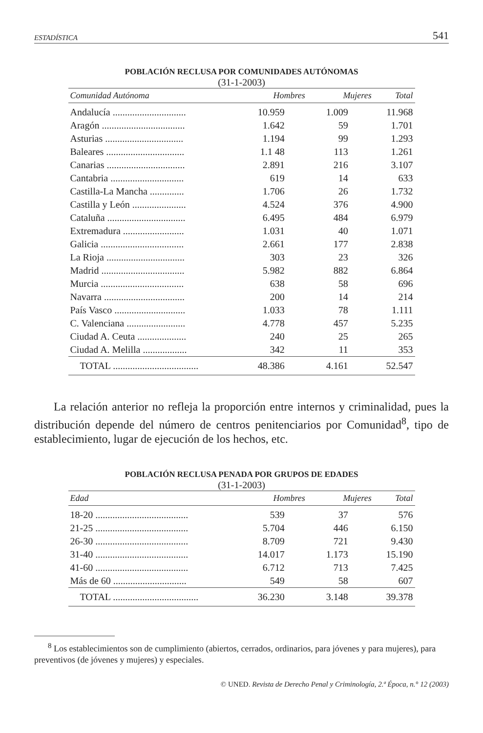ESTADÍSTICA 541
POBLACIÓN RECLUSA POR COMUNIDADES AUTÓNOMAS
(31-1-2003)
| Comunidad Autónoma | Hombres | Mujeres | Total |
| --- | --- | --- | --- |
| Andalucía .............................. | 10.959 | 1.009 | 11.968 |
| Aragón .................................. | 1.642 | 59 | 1.701 |
| Asturias ................................ | 1.194 | 99 | 1.293 |
| Baleares ................................ | 1.1 48 | 113 | 1.261 |
| Canarias ................................ | 2.891 | 216 | 3.107 |
| Cantabria .............................. | 619 | 14 | 633 |
| Castilla-La Mancha .............. | 1.706 | 26 | 1.732 |
| Castilla y León ...................... | 4.524 | 376 | 4.900 |
| Cataluña ................................ | 6.495 | 484 | 6.979 |
| Extremadura ......................... | 1.031 | 40 | 1.071 |
| Galicia .................................. | 2.661 | 177 | 2.838 |
| La Rioja ................................ | 303 | 23 | 326 |
| Madrid .................................. | 5.982 | 882 | 6.864 |
| Murcia .................................. | 638 | 58 | 696 |
| Navarra ................................. | 200 | 14 | 214 |
| País Vasco ............................. | 1.033 | 78 | 1.111 |
| C. Valenciana ........................ | 4.778 | 457 | 5.235 |
| Ciudad A. Ceuta .................... | 240 | 25 | 265 |
| Ciudad A. Melilla .................. | 342 | 11 | 353 |
| TOTAL ................................... | 48.386 | 4.161 | 52.547 |
La relación anterior no refleja la proporción entre internos y criminalidad, pues la distribución depende del número de centros penitenciarios por Comunidad<sup>8</sup>, tipo de establecimiento, lugar de ejecución de los hechos, etc.
POBLACIÓN RECLUSA PENADA POR GRUPOS DE EDADES
(31-1-2003)
| Edad | Hombres | Mujeres | Total |
| --- | --- | --- | --- |
| 18-20 ...................................... | 539 | 37 | 576 |
| 21-25 ...................................... | 5.704 | 446 | 6.150 |
| 26-30 ...................................... | 8.709 | 721 | 9.430 |
| 31-40 ...................................... | 14.017 | 1.173 | 15.190 |
| 41-60 ...................................... | 6.712 | 713 | 7.425 |
| Más de 60 .............................. | 549 | 58 | 607 |
| TOTAL ................................... | 36.230 | 3.148 | 39.378 |
<sup>8</sup> Los establecimientos son de cumplimiento (abiertos, cerrados, ordinarios, para jóvenes y para mujeres), para preventivos (de jóvenes y mujeres) y especiales.
© UNED. Revista de Derecho Penal y Criminología, 2.ª Época, n.° 12 (2003)